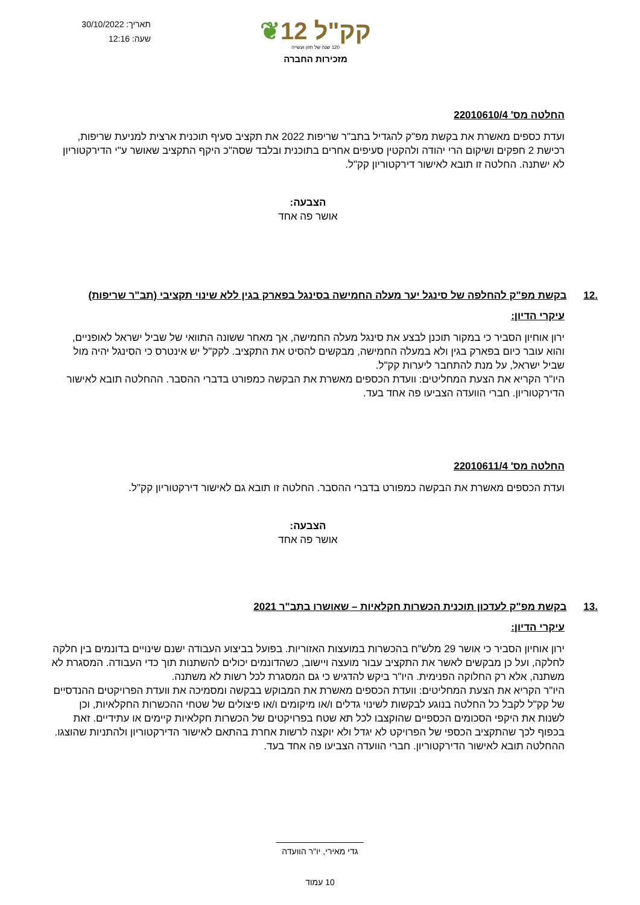קק"ל 12❦
120 שנה של חזון ועשייה
מזכירות החברה
תאריך: 30/10/2022
שעה: 12:16
החלטה מס' 22010610/4
ועדת כספים מאשרת את בקשת מפ"ק להגדיל בתב"ר שריפות 2022 את תקציב סעיף תוכנית ארצית למניעת שריפות, רכישת 2 חפקים ושיקום הרי יהודה ולהקטין סעיפים אחרים בתוכנית ובלבד שסה"כ היקף התקציב שאושר ע"י הדירקטוריון לא ישתנה. החלטה זו תובא לאישור דירקטוריון קק"ל.
הצבעה:
אושר פה אחד
.12 בקשת מפ"ק להחלפה של סינגל יער מעלה החמישה בסינגל בפארק בגין ללא שינוי תקציבי (תב"ר שריפות)
עיקרי הדיון:
ירון אוחיון הסביר כי במקור תוכנן לבצע את סינגל מעלה החמישה, אך מאחר ששונה התוואי של שביל ישראל לאופניים, והוא עובר כיום בפארק בגין ולא במעלה החמישה, מבקשים להסיט את התקציב. לקק"ל יש אינטרס כי הסינגל יהיה מול שביל ישראל, על מנת להתחבר ליערות קק"ל.
היו"ר הקריא את הצעת המחליטים: וועדת הכספים מאשרת את הבקשה כמפורט בדברי ההסבר. ההחלטה תובא לאישור הדירקטוריון. חברי הוועדה הצביעו פה אחד בעד.
החלטה מס' 22010611/4
ועדת הכספים מאשרת את הבקשה כמפורט בדברי ההסבר. החלטה זו תובא גם לאישור דירקטוריון קק"ל.
הצבעה:
אושר פה אחד
.13 בקשת מפ"ק לעדכון תוכנית הכשרות חקלאיות – שאושרו בתב"ר 2021
עיקרי הדיון:
ירון אוחיון הסביר כי אושר 29 מלש"ח בהכשרות במועצות האזוריות. בפועל בביצוע העבודה ישנם שינויים בדונמים בין חלקה לחלקה, ועל כן מבקשים לאשר את התקציב עבור מועצה ויישוב, כשהדונמים יכולים להשתנות תוך כדי העבודה. המסגרת לא משתנה, אלא רק החלוקה הפנימית. היו"ר ביקש להדגיש כי גם המסגרת לכל רשות לא משתנה.
היו"ר הקריא את הצעת המחליטים: וועדת הכספים מאשרת את המבוקש בבקשה ומסמיכה את וועדת הפרויקטים ההנדסיים של קק"ל לקבל כל החלטה בנוגע לבקשות לשינוי גדלים ו/או מיקומים ו/או פיצולים של שטחי ההכשרות החקלאיות, וכן לשנות את היקפי הסכומים הכספיים שהוקצבו לכל תא שטח בפרויקטים של הכשרות חקלאיות קיימים או עתידיים. זאת בכפוף לכך שהתקציב הכספי של הפרויקט לא יגדל ולא יוקצה לרשות אחרת בהתאם לאישור הדירקטוריון ולהתניות שהוצגו. ההחלטה תובא לאישור הדירקטוריון. חברי הוועדה הצביעו פה אחד בעד.
גדי מאירי, יו"ר הוועדה
10 עמוד